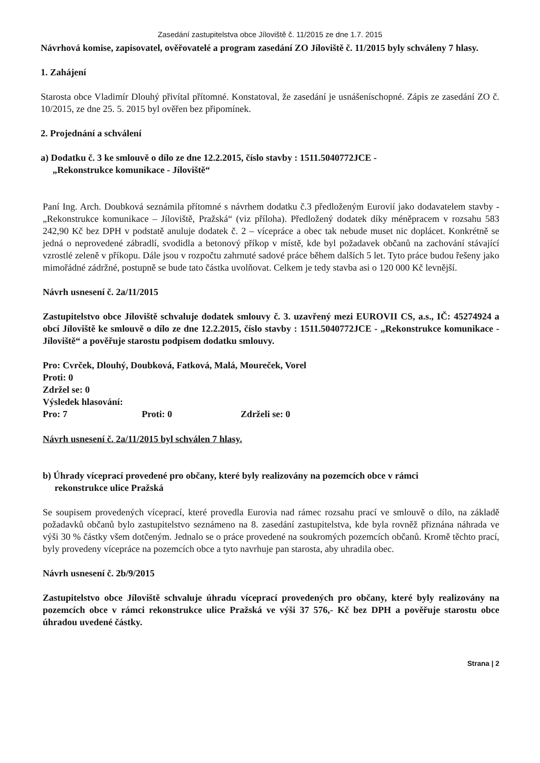Zasedání zastupitelstva obce Jíloviště č. 11/2015 ze dne 1.7. 2015
Návrhová komise, zapisovatel, ověřovatelé a program zasedání ZO Jíloviště č. 11/2015 byly schváleny 7 hlasy.
1. Zahájení
Starosta obce Vladimír Dlouhý přivítal přítomné. Konstatoval, že zasedání je usnášeníschopné. Zápis ze zasedání ZO č. 10/2015, ze dne 25. 5. 2015 byl ověřen bez připomínek.
2. Projednání a schválení
a) Dodatku č. 3 ke smlouvě o dílo ze dne 12.2.2015, číslo stavby : 1511.5040772JCE -
„Rekonstrukce komunikace - Jíloviště“
Paní Ing. Arch. Doubková seznámila přítomné s návrhem dodatku č.3 předloženým Eurovií jako dodavatelem stavby - „Rekonstrukce komunikace – Jíloviště, Pražská“ (viz příloha). Předložený dodatek díky méněpracem v rozsahu 583 242,90 Kč bez DPH v podstatě anuluje dodatek č. 2 – vícepráce a obec tak nebude muset nic doplácet. Konkrétně se jedná o neprovedené zábradlí, svodidla a betonový příkop v místě, kde byl požadavek občanů na zachování stávající vzrostlé zeleně v příkopu. Dále jsou v rozpočtu zahrnuté sadové práce během dalších 5 let. Tyto práce budou řešeny jako mimořádné zádržné, postupně se bude tato částka uvolňovat. Celkem je tedy stavba asi o 120 000 Kč levnější.
Návrh usnesení č. 2a/11/2015
Zastupitelstvo obce Jíloviště schvaluje dodatek smlouvy č. 3. uzavřený mezi EUROVII CS, a.s., IČ: 45274924 a obcí Jíloviště ke smlouvě o dílo ze dne 12.2.2015, číslo stavby : 1511.5040772JCE - „Rekonstrukce komunikace - Jíloviště“ a pověřuje starostu podpisem dodatku smlouvy.
Pro: Cvrček, Dlouhý, Doubková, Fatková, Malá, Moureček, Vorel
Proti: 0
Zdržel se: 0
Výsledek hlasování:
Pro: 7 Proti: 0 Zdrželi se: 0
Návrh usnesení č. 2a/11/2015 byl schválen 7 hlasy.
b) Úhrady víceprací provedené pro občany, které byly realizovány na pozemcích obce v rámci
rekonstrukce ulice Pražská
Se soupisem provedených víceprací, které provedla Eurovia nad rámec rozsahu prací ve smlouvě o dílo, na základě požadavků občanů bylo zastupitelstvo seznámeno na 8. zasedání zastupitelstva, kde byla rovněž přiznána náhrada ve výši 30 % částky všem dotčeným. Jednalo se o práce provedené na soukromých pozemcích občanů. Kromě těchto prací, byly provedeny vícepráce na pozemcích obce a tyto navrhuje pan starosta, aby uhradila obec.
Návrh usnesení č. 2b/9/2015
Zastupitelstvo obce Jíloviště schvaluje úhradu víceprací provedených pro občany, které byly realizovány na pozemcích obce v rámci rekonstrukce ulice Pražská ve výši 37 576,- Kč bez DPH a pověřuje starostu obce úhradou uvedené částky.
Strana | 2